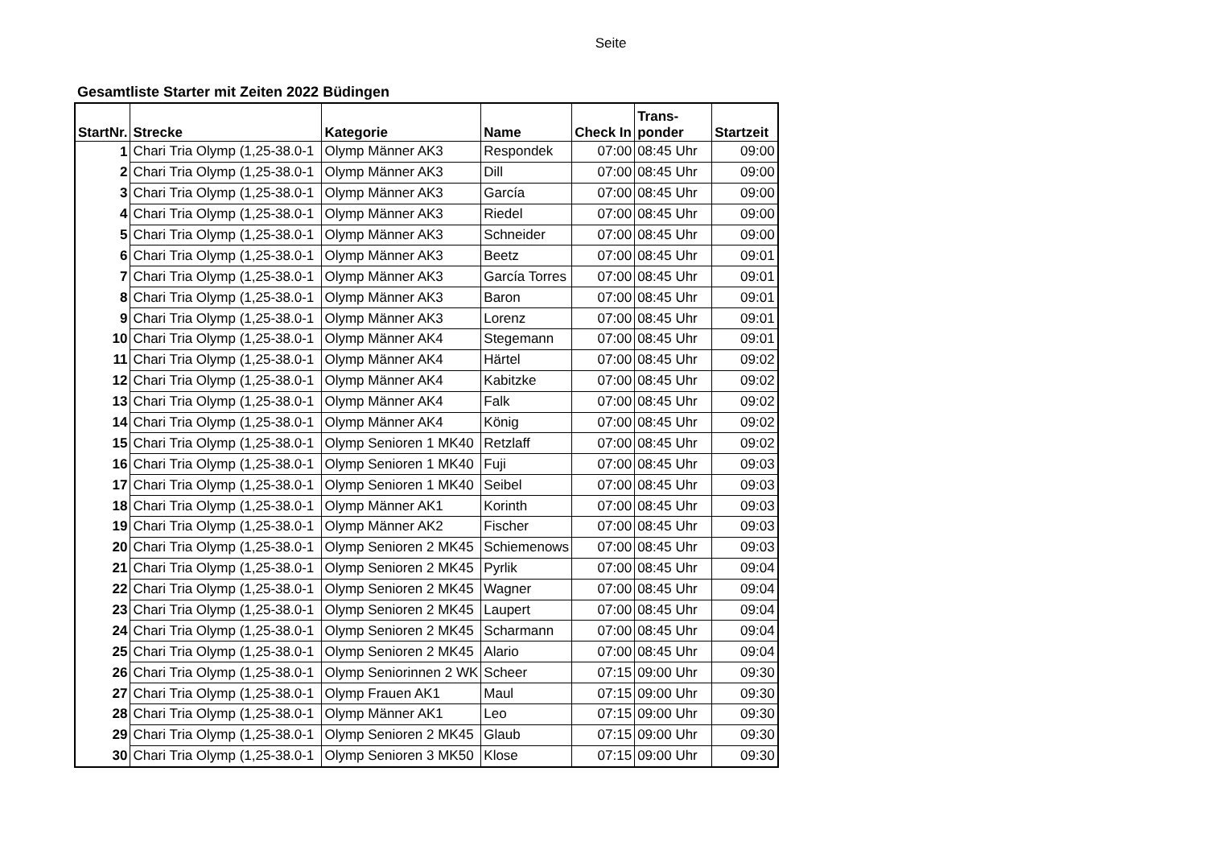Seite
Gesamtliste Starter mit Zeiten 2022 Büdingen
| StartNr. | Strecke | Kategorie | Name | Check In | Trans- ponder | Startzeit |
| --- | --- | --- | --- | --- | --- | --- |
| 1 | Chari Tria Olymp (1,25-38.0-1 | Olymp Männer AK3 | Respondek | 07:00 | 08:45 Uhr | 09:00 |
| 2 | Chari Tria Olymp (1,25-38.0-1 | Olymp Männer AK3 | Dill | 07:00 | 08:45 Uhr | 09:00 |
| 3 | Chari Tria Olymp (1,25-38.0-1 | Olymp Männer AK3 | García | 07:00 | 08:45 Uhr | 09:00 |
| 4 | Chari Tria Olymp (1,25-38.0-1 | Olymp Männer AK3 | Riedel | 07:00 | 08:45 Uhr | 09:00 |
| 5 | Chari Tria Olymp (1,25-38.0-1 | Olymp Männer AK3 | Schneider | 07:00 | 08:45 Uhr | 09:00 |
| 6 | Chari Tria Olymp (1,25-38.0-1 | Olymp Männer AK3 | Beetz | 07:00 | 08:45 Uhr | 09:01 |
| 7 | Chari Tria Olymp (1,25-38.0-1 | Olymp Männer AK3 | García Torres | 07:00 | 08:45 Uhr | 09:01 |
| 8 | Chari Tria Olymp (1,25-38.0-1 | Olymp Männer AK3 | Baron | 07:00 | 08:45 Uhr | 09:01 |
| 9 | Chari Tria Olymp (1,25-38.0-1 | Olymp Männer AK3 | Lorenz | 07:00 | 08:45 Uhr | 09:01 |
| 10 | Chari Tria Olymp (1,25-38.0-1 | Olymp Männer AK4 | Stegemann | 07:00 | 08:45 Uhr | 09:01 |
| 11 | Chari Tria Olymp (1,25-38.0-1 | Olymp Männer AK4 | Härtel | 07:00 | 08:45 Uhr | 09:02 |
| 12 | Chari Tria Olymp (1,25-38.0-1 | Olymp Männer AK4 | Kabitzke | 07:00 | 08:45 Uhr | 09:02 |
| 13 | Chari Tria Olymp (1,25-38.0-1 | Olymp Männer AK4 | Falk | 07:00 | 08:45 Uhr | 09:02 |
| 14 | Chari Tria Olymp (1,25-38.0-1 | Olymp Männer AK4 | König | 07:00 | 08:45 Uhr | 09:02 |
| 15 | Chari Tria Olymp (1,25-38.0-1 | Olymp Senioren 1 MK40 | Retzlaff | 07:00 | 08:45 Uhr | 09:02 |
| 16 | Chari Tria Olymp (1,25-38.0-1 | Olymp Senioren 1 MK40 | Fuji | 07:00 | 08:45 Uhr | 09:03 |
| 17 | Chari Tria Olymp (1,25-38.0-1 | Olymp Senioren 1 MK40 | Seibel | 07:00 | 08:45 Uhr | 09:03 |
| 18 | Chari Tria Olymp (1,25-38.0-1 | Olymp Männer AK1 | Korinth | 07:00 | 08:45 Uhr | 09:03 |
| 19 | Chari Tria Olymp (1,25-38.0-1 | Olymp Männer AK2 | Fischer | 07:00 | 08:45 Uhr | 09:03 |
| 20 | Chari Tria Olymp (1,25-38.0-1 | Olymp Senioren 2 MK45 | Schiemenows | 07:00 | 08:45 Uhr | 09:03 |
| 21 | Chari Tria Olymp (1,25-38.0-1 | Olymp Senioren 2 MK45 | Pyrlik | 07:00 | 08:45 Uhr | 09:04 |
| 22 | Chari Tria Olymp (1,25-38.0-1 | Olymp Senioren 2 MK45 | Wagner | 07:00 | 08:45 Uhr | 09:04 |
| 23 | Chari Tria Olymp (1,25-38.0-1 | Olymp Senioren 2 MK45 | Laupert | 07:00 | 08:45 Uhr | 09:04 |
| 24 | Chari Tria Olymp (1,25-38.0-1 | Olymp Senioren 2 MK45 | Scharmann | 07:00 | 08:45 Uhr | 09:04 |
| 25 | Chari Tria Olymp (1,25-38.0-1 | Olymp Senioren 2 MK45 | Alario | 07:00 | 08:45 Uhr | 09:04 |
| 26 | Chari Tria Olymp (1,25-38.0-1 | Olymp Seniorinnen 2 WK | Scheer | 07:15 | 09:00 Uhr | 09:30 |
| 27 | Chari Tria Olymp (1,25-38.0-1 | Olymp Frauen AK1 | Maul | 07:15 | 09:00 Uhr | 09:30 |
| 28 | Chari Tria Olymp (1,25-38.0-1 | Olymp Männer AK1 | Leo | 07:15 | 09:00 Uhr | 09:30 |
| 29 | Chari Tria Olymp (1,25-38.0-1 | Olymp Senioren 2 MK45 | Glaub | 07:15 | 09:00 Uhr | 09:30 |
| 30 | Chari Tria Olymp (1,25-38.0-1 | Olymp Senioren 3 MK50 | Klose | 07:15 | 09:00 Uhr | 09:30 |